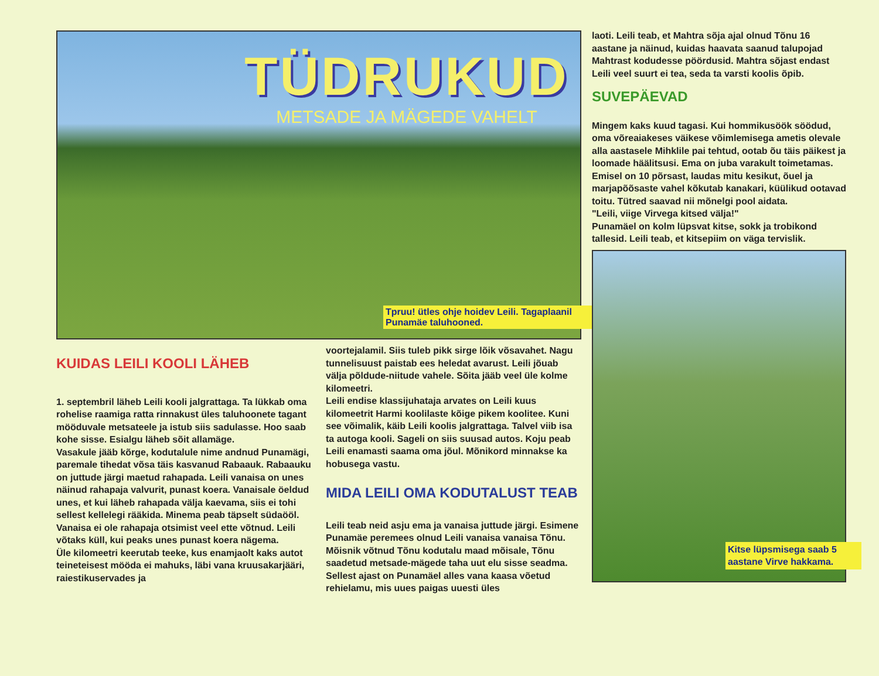TÜDRUKUD
METSADE JA MÄGEDE VAHELT
Tpruu! ütles ohje hoidev Leili. Tagaplaanil Punamäe taluhooned.
KUIDAS LEILI KOOLI LÄHEB
1. septembril läheb Leili kooli jalgrattaga. Ta lükkab oma rohelise raamiga ratta rinnakust üles taluhoonete tagant mööduvale metsateele ja istub siis sadulasse. Hoo saab kohe sisse. Esialgu läheb sõit allamäge.
Vasakule jääb kõrge, kodutalule nime andnud Punamägi, paremale tihedat võsa täis kasvanud Rabaauk. Rabaauku on juttude järgi maetud rahapada. Leili vanaisa on unes näinud rahapaja valvurit, punast koera. Vanaisale öeldud unes, et kui läheb rahapada välja kaevama, siis ei tohi sellest kellelegi rääkida. Minema peab täpselt südaööl.
Vanaisa ei ole rahapaja otsimist veel ette võtnud. Leili võtaks küll, kui peaks unes punast koera nägema.
Üle kilomeetri keerutab teeke, kus enamjaolt kaks autot teineteisest mööda ei mahuks, läbi vana kruusakarjääri, raiestikuservades ja
voortejalamil. Siis tuleb pikk sirge lõik võsavahet. Nagu tunnelisuust paistab ees heledat avarust. Leili jõuab välja põldude-niitude vahele. Sõita jääb veel üle kolme kilomeetri.
Leili endise klassijuhataja arvates on Leili kuus kilomeetrit Harmi koolilaste kõige pikem koolitee. Kuni see võimalik, käib Leili koolis jalgrattaga. Talvel viib isa ta autoga kooli. Sageli on siis suusad autos. Koju peab Leili enamasti saama oma jõul. Mõnikord minnakse ka hobusega vastu.
MIDA LEILI OMA KODUTALUST TEAB
Leili teab neid asju ema ja vanaisa juttude järgi. Esimene Punamäe peremees olnud Leili vanaisa vanaisa Tõnu. Mõisnik võtnud Tõnu kodutalu maad mõisale, Tõnu saadetud metsade-mägede taha uut elu sisse seadma. Sellest ajast on Punamäel alles vana kaasa võetud rehielamu, mis uues paigas uuesti üles
laoti. Leili teab, et Mahtra sõja ajal olnud Tõnu 16 aastane ja näinud, kuidas haavata saanud talupojad Mahtrast kodudesse pöördusid. Mahtra sõjast endast Leili veel suurt ei tea, seda ta varsti koolis õpib.
SUVEPÄEVAD
Mingem kaks kuud tagasi. Kui hommikusöök söödud, oma võreaiakeses väikese võimlemisega ametis olevale alla aastasele Mihklile pai tehtud, ootab õu täis päikest ja loomade häälitsusi. Ema on juba varakult toimetamas. Emisel on 10 põrsast, laudas mitu kesikut, õuel ja marjapõõsaste vahel kõkutab kanakari, küülikud ootavad toitu. Tütred saavad nii mõnelgi pool aidata.
"Leili, viige Virvega kitsed välja!"
Punamäel on kolm lüpsvat kitse, sokk ja trobikond tallesid. Leili teab, et kitsepiim on väga tervislik.
Kitse lüpsmisega saab 5 aastane Virve hakkama.